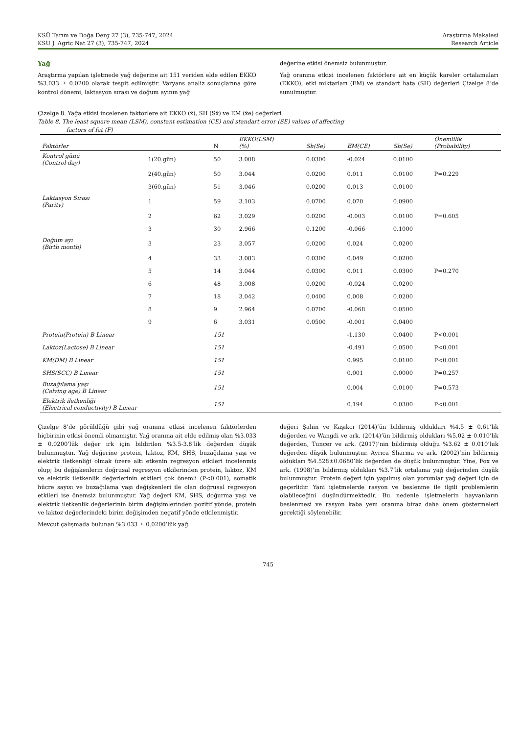KSÜ Tarım ve Doğa Derg 27 (3), 735-747, 2024
KSU J. Agric Nat 27 (3), 735-747, 2024
Araştırma Makalesi
Research Article
Yağ
Araştırma yapılan işletmede yağ değerine ait 151 veriden elde edilen EKKO %3.033 ± 0.0200 olarak tespit edilmiştir. Varyans analiz sonuçlarına göre kontrol dönemi, laktasyon sırası ve doğum ayının yağ
değerine etkisi önemsiz bulunmuştur.
Yağ oranına etkisi incelenen faktörlere ait en küçük kareler ortalamaları (EKKO), etki miktarları (EM) ve standart hata (SH) değerleri Çizelge 8’de sunulmuştur.
Çizelge 8. Yağa etkisi incelenen faktörlere ait EKKO (x̄), SH (Sx̄) ve EM (x̄e) değerleri
Table 8. The least square mean (LSM), constant estimation (CE) and standart error (SE) values of affecting
factors of fat (F)
| Faktörler | | N | EKKO(LSM) (%) | Sh(Se) | EM(CE) | Sh(Se) | Önemlilik (Probability) |
| --- | --- | --- | --- | --- | --- | --- | --- |
| Kontrol günü (Control day) | 1(20.gün) | 50 | 3.008 | 0.0300 | -0.024 | 0.0100 | |
| | 2(40.gün) | 50 | 3.044 | 0.0200 | 0.011 | 0.0100 | P=0.229 |
| | 3(60.gün) | 51 | 3.046 | 0.0200 | 0.013 | 0.0100 | |
| Laktasyon Sırası (Parity) | 1 | 59 | 3.103 | 0.0700 | 0.070 | 0.0900 | |
| | 2 | 62 | 3.029 | 0.0200 | -0.003 | 0.0100 | P=0.605 |
| | 3 | 30 | 2.966 | 0.1200 | -0.066 | 0.1000 | |
| Doğum ayı (Birth month) | 3 | 23 | 3.057 | 0.0200 | 0.024 | 0.0200 | |
| | 4 | 33 | 3.083 | 0.0300 | 0.049 | 0.0200 | |
| | 5 | 14 | 3.044 | 0.0300 | 0.011 | 0.0300 | P=0.270 |
| | 6 | 48 | 3.008 | 0.0200 | -0.024 | 0.0200 | |
| | 7 | 18 | 3.042 | 0.0400 | 0.008 | 0.0200 | |
| | 8 | 9 | 2.964 | 0.0700 | -0.068 | 0.0500 | |
| | 9 | 6 | 3.031 | 0.0500 | -0.001 | 0.0400 | |
| Protein(Protein) B Linear | | 151 | | | -1.130 | 0.0400 | P<0.001 |
| Laktoz(Lactose) B Linear | | 151 | | | -0.491 | 0.0500 | P<0.001 |
| KM(DM) B Linear | | 151 | | | 0.995 | 0.0100 | P<0.001 |
| SHS(SCC) B Linear | | 151 | | | 0.001 | 0.0000 | P=0.257 |
| Buzağılama yaşı (Calving age) B Linear | | 151 | | | 0.004 | 0.0100 | P=0.573 |
| Elektrik iletkenliği (Electrical conductivity) B Linear | | 151 | | | 0.194 | 0.0300 | P<0.001 |
Çizelge 8’de görüldüğü gibi yağ oranına etkisi incelenen faktörlerden hiçbirinin etkisi önemli olmamıştır. Yağ oranına ait elde edilmiş olan %3.033 ± 0.0200’lük değer ırk için bildirilen %3.5-3.8’lik değerden düşük bulunmuştur. Yağ değerine protein, laktoz, KM, SHS, buzağılama yaşı ve elektrik iletkenliği olmak üzere altı etkenin regresyon etkileri incelenmiş olup; bu değişkenlerin doğrusal regresyon etkilerinden protein, laktoz, KM ve elektrik iletkenlik değerlerinin etkileri çok önemli (P<0.001), somatik hücre sayısı ve buzağılama yaşı değişkenleri ile olan doğrusal regresyon etkileri ise önemsiz bulunmuştur. Yağ değeri KM, SHS, doğurma yaşı ve elektrik iletkenlik değerlerinin birim değişimlerinden pozitif yönde, protein ve laktoz değerlerindeki birim değişimden negatif yönde etkilenmiştir.
Mevcut çalışmada bulunan %3.033 ± 0.0200’lük yağ
değeri Şahin ve Kaşıkcı (2014)’ün bildirmiş oldukları %4.5 ± 0.61’lik değerden ve Wangdi ve ark. (2014)’ün bildirmiş oldukları %5.02 ± 0.010’lik değerden, Tuncer ve ark. (2017)’nin bildirmiş olduğu %3.62 ± 0.010’luk değerden düşük bulunmuştur. Ayrıca Sharma ve ark. (2002)’nin bildirmiş oldukları %4.528±0.0680’lik değerden de düşük bulunmuştur. Yine, Fox ve ark. (1998)’in bildirmiş oldukları %3.7’lik ortalama yağ değerinden düşük bulunmuştur. Protein değeri için yapılmış olan yorumlar yağ değeri için de geçerlidir. Yani işletmelerde rasyon ve beslenme ile ilgili problemlerin olabileceğini düşündürmektedir. Bu nedenle işletmelerin hayvanların beslenmesi ve rasyon kaba yem oranına biraz daha önem göstermeleri gerektiği söylenebilir.
745